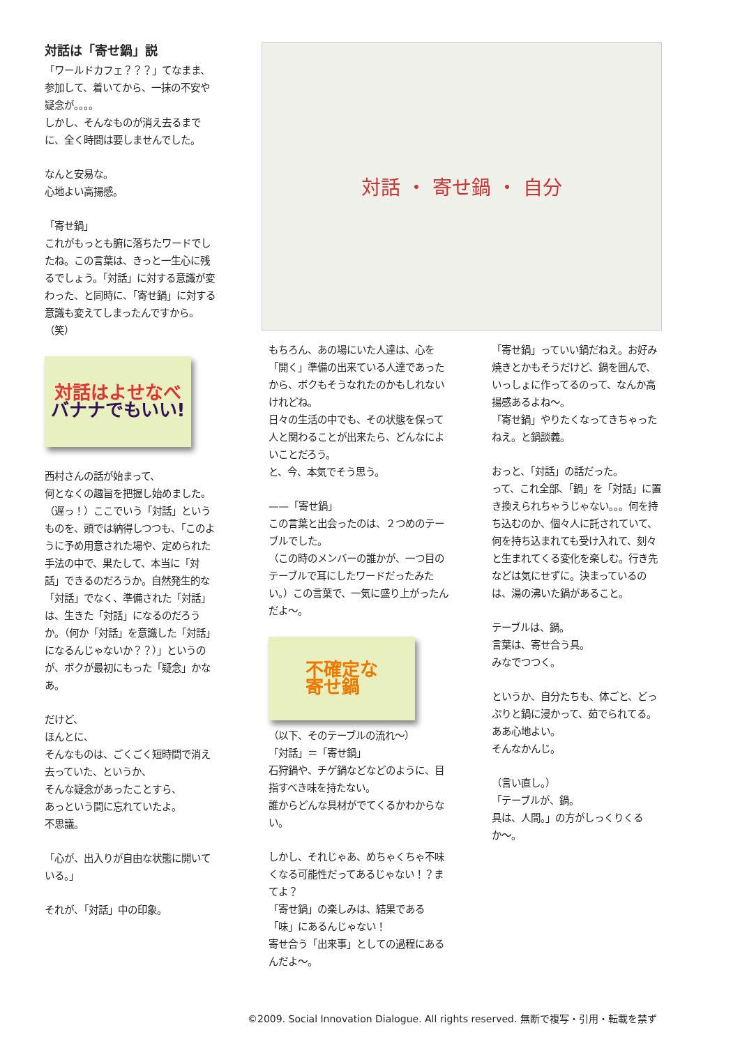対話は「寄せ鍋」説
「ワールドカフェ？？？」てなまま、参加して、着いてから、一抹の不安や疑念が。。。。
しかし、そんなものが消え去るまでに、全く時間は要しませんでした。
なんと安易な。
心地よい高揚感。
「寄せ鍋」
これがもっとも腑に落ちたワードでしたね。この言葉は、きっと一生心に残るでしょう。「対話」に対する意識が変わった、と同時に、「寄せ鍋」に対する意識も変えてしまったんですから。（笑）
対話はよせなべ
バナナでもいい!
西村さんの話が始まって、
何となくの趣旨を把握し始めました。（遅っ！）ここでいう「対話」というものを、頭では納得しつつも、「このように予め用意された場や、定められた手法の中で、果たして、本当に「対話」できるのだろうか。自然発生的な「対話」でなく、準備された「対話」は、生きた「対話」になるのだろうか。（何か「対話」を意識した「対話」になるんじゃないか？？）」というのが、ボクが最初にもった「疑念」かなあ。
だけど、
ほんとに、
そんなものは、ごくごく短時間で消え去っていた、というか、
そんな疑念があったことすら、
あっという間に忘れていたよ。
不思議。
「心が、出入りが自由な状態に開いている。」
それが、「対話」中の印象。
対話 ・ 寄せ鍋 ・ 自分
もちろん、あの場にいた人達は、心を「開く」準備の出来ている人達であったから、ボクもそうなれたのかもしれないけれどね。
日々の生活の中でも、その状態を保って人と関わることが出来たら、どんなによいことだろう。
と、今、本気でそう思う。
——「寄せ鍋」
この言葉と出会ったのは、２つめのテーブルでした。
（この時のメンバーの誰かが、一つ目のテーブルで耳にしたワードだったみたい。）この言葉で、一気に盛り上がったんだよ〜。
不確定な
寄せ鍋
（以下、そのテーブルの流れ〜）
「対話」＝「寄せ鍋」
石狩鍋や、チゲ鍋などなどのように、目指すべき味を持たない。
誰からどんな具材がでてくるかわからない。
しかし、それじゃあ、めちゃくちゃ不味くなる可能性だってあるじゃない！？まてよ？
「寄せ鍋」の楽しみは、結果である「味」にあるんじゃない！
寄せ合う「出来事」としての過程にあるんだよ〜。
「寄せ鍋」っていい鍋だねえ。お好み焼きとかもそうだけど、鍋を囲んで、いっしょに作ってるのって、なんか高揚感あるよね〜。
「寄せ鍋」やりたくなってきちゃったねえ。と鍋談義。
おっと、「対話」の話だった。
って、これ全部、「鍋」を「対話」に置き換えられちゃうじゃない。。。何を持ち込むのか、個々人に託されていて、何を持ち込まれても受け入れて、刻々と生まれてくる変化を楽しむ。行き先などは気にせずに。決まっているのは、湯の沸いた鍋があること。
テーブルは、鍋。
言葉は、寄せ合う具。
みなでつつく。
というか、自分たちも、体ごと、どっぷりと鍋に浸かって、茹でられてる。ああ心地よい。
そんなかんじ。
（言い直し。）
「テーブルが、鍋。
具は、人間。」の方がしっくりくるか〜。
©2009. Social Innovation Dialogue. All rights reserved. 無断で複写・引用・転載を禁ず